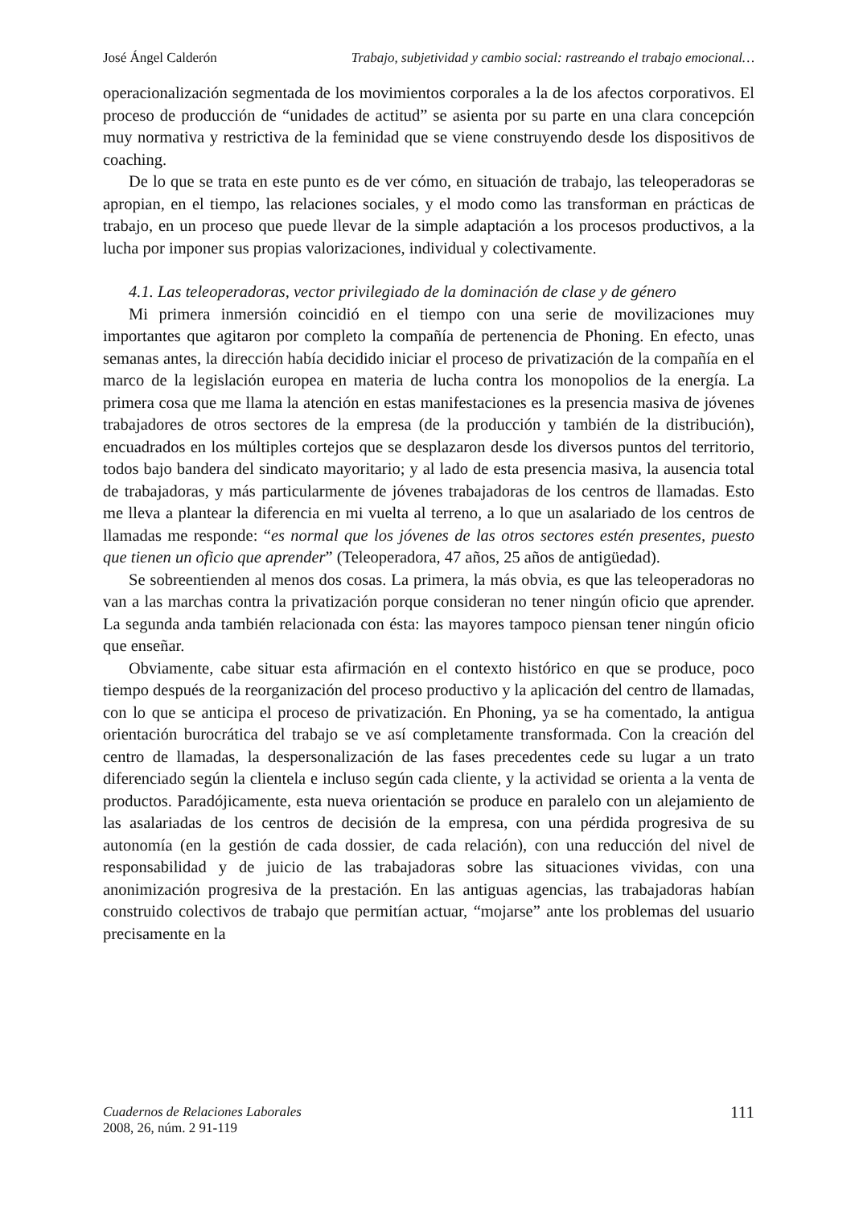José Ángel Calderón Trabajo, subjetividad y cambio social: rastreando el trabajo emocional…
operacionalización segmentada de los movimientos corporales a la de los afectos corporativos. El proceso de producción de “unidades de actitud” se asienta por su parte en una clara concepción muy normativa y restrictiva de la feminidad que se viene construyendo desde los dispositivos de coaching.
De lo que se trata en este punto es de ver cómo, en situación de trabajo, las teleoperadoras se apropian, en el tiempo, las relaciones sociales, y el modo como las transforman en prácticas de trabajo, en un proceso que puede llevar de la simple adaptación a los procesos productivos, a la lucha por imponer sus propias valorizaciones, individual y colectivamente.
4.1. Las teleoperadoras, vector privilegiado de la dominación de clase y de género
Mi primera inmersión coincidió en el tiempo con una serie de movilizaciones muy importantes que agitaron por completo la compañía de pertenencia de Phoning. En efecto, unas semanas antes, la dirección había decidido iniciar el proceso de privatización de la compañía en el marco de la legislación europea en materia de lucha contra los monopolios de la energía. La primera cosa que me llama la atención en estas manifestaciones es la presencia masiva de jóvenes trabajadores de otros sectores de la empresa (de la producción y también de la distribución), encuadrados en los múltiples cortejos que se desplazaron desde los diversos puntos del territorio, todos bajo bandera del sindicato mayoritario; y al lado de esta presencia masiva, la ausencia total de trabajadoras, y más particularmente de jóvenes trabajadoras de los centros de llamadas. Esto me lleva a plantear la diferencia en mi vuelta al terreno, a lo que un asalariado de los centros de llamadas me responde: “es normal que los jóvenes de las otros sectores estén presentes, puesto que tienen un oficio que aprender” (Teleoperadora, 47 años, 25 años de antigüedad).
Se sobreentienden al menos dos cosas. La primera, la más obvia, es que las teleoperadoras no van a las marchas contra la privatización porque consideran no tener ningún oficio que aprender. La segunda anda también relacionada con ésta: las mayores tampoco piensan tener ningún oficio que enseñar.
Obviamente, cabe situar esta afirmación en el contexto histórico en que se produce, poco tiempo después de la reorganización del proceso productivo y la aplicación del centro de llamadas, con lo que se anticipa el proceso de privatización. En Phoning, ya se ha comentado, la antigua orientación burocrática del trabajo se ve así completamente transformada. Con la creación del centro de llamadas, la despersonalización de las fases precedentes cede su lugar a un trato diferenciado según la clientela e incluso según cada cliente, y la actividad se orienta a la venta de productos. Paradójicamente, esta nueva orientación se produce en paralelo con un alejamiento de las asalariadas de los centros de decisión de la empresa, con una pérdida progresiva de su autonomía (en la gestión de cada dossier, de cada relación), con una reducción del nivel de responsabilidad y de juicio de las trabajadoras sobre las situaciones vividas, con una anonimización progresiva de la prestación. En las antiguas agencias, las trabajadoras habían construido colectivos de trabajo que permitían actuar, “mojarse” ante los problemas del usuario precisamente en la
Cuadernos de Relaciones Laborales
2008, 26, núm. 2 91-119
111